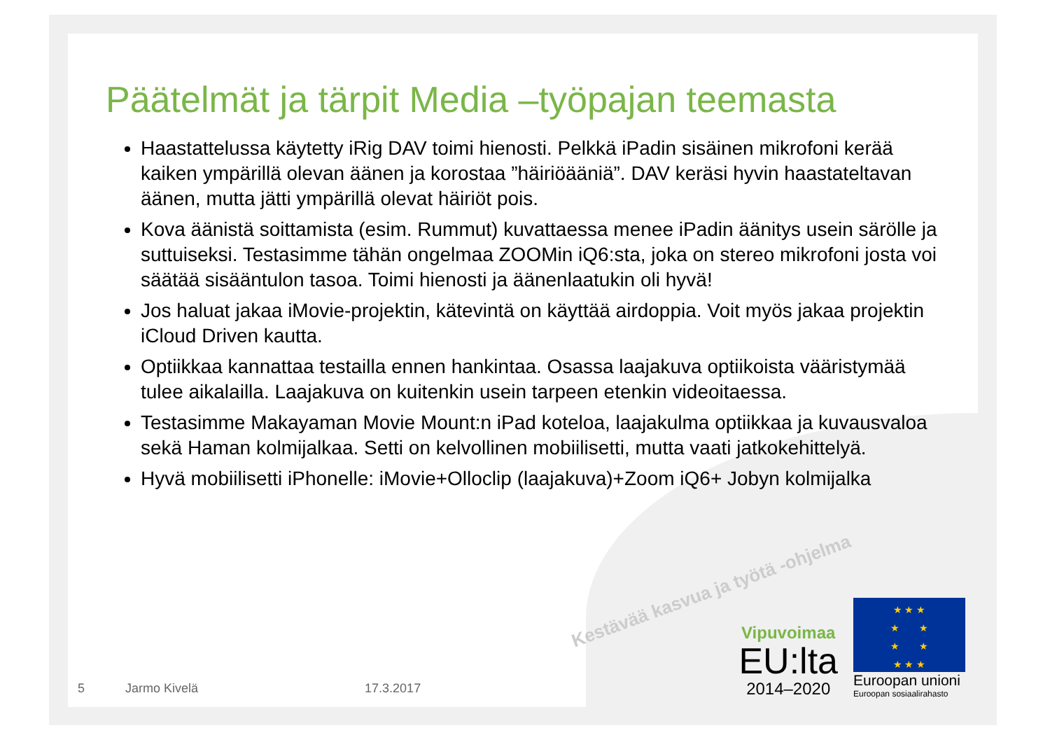Päätelmät ja tärpit Media –työpajan teemasta
Haastattelussa käytetty iRig DAV toimi hienosti. Pelkkä iPadin sisäinen mikrofoni kerää kaiken ympärillä olevan äänen ja korostaa ”häiriöääniä”. DAV keräsi hyvin haastateltavan äänen, mutta jätti ympärillä olevat häiriöt pois.
Kova äänistä soittamista (esim. Rummut) kuvattaessa menee iPadin äänitys usein särölle ja suttuiseksi. Testasimme tähän ongelmaa ZOOMin iQ6:sta, joka on stereo mikrofoni josta voi säätää sisääntulon tasoa. Toimi hienosti ja äänenlaatukin oli hyvä!
Jos haluat jakaa iMovie-projektin, kätevintä on käyttää airdoppia. Voit myös jakaa projektin iCloud Driven kautta.
Optiikkaa kannattaa testailla ennen hankintaa. Osassa laajakuva optiikoista vääristymää tulee aikalailla. Laajakuva on kuitenkin usein tarpeen etenkin videoitaessa.
Testasimme Makayaman Movie Mount:n iPad koteloa, laajakulma optiikkaa ja kuvausvaloa sekä Haman kolmijalkaa. Setti on kelvollinen mobiilisetti, mutta vaati jatkokehittelyä.
Hyvä mobiilisetti iPhonelle: iMovie+Olloclip (laajakuva)+Zoom iQ6+ Jobyn kolmijalka
Kestävää kasvua ja työtä -ohjelma
Vipuvoimaa
EU:lta
2014–2020
★ ★ ★
★ ★
★ ★
★ ★ ★
Euroopan unioni
Euroopan sosiaalirahasto
5 Jarmo Kivelä 17.3.2017